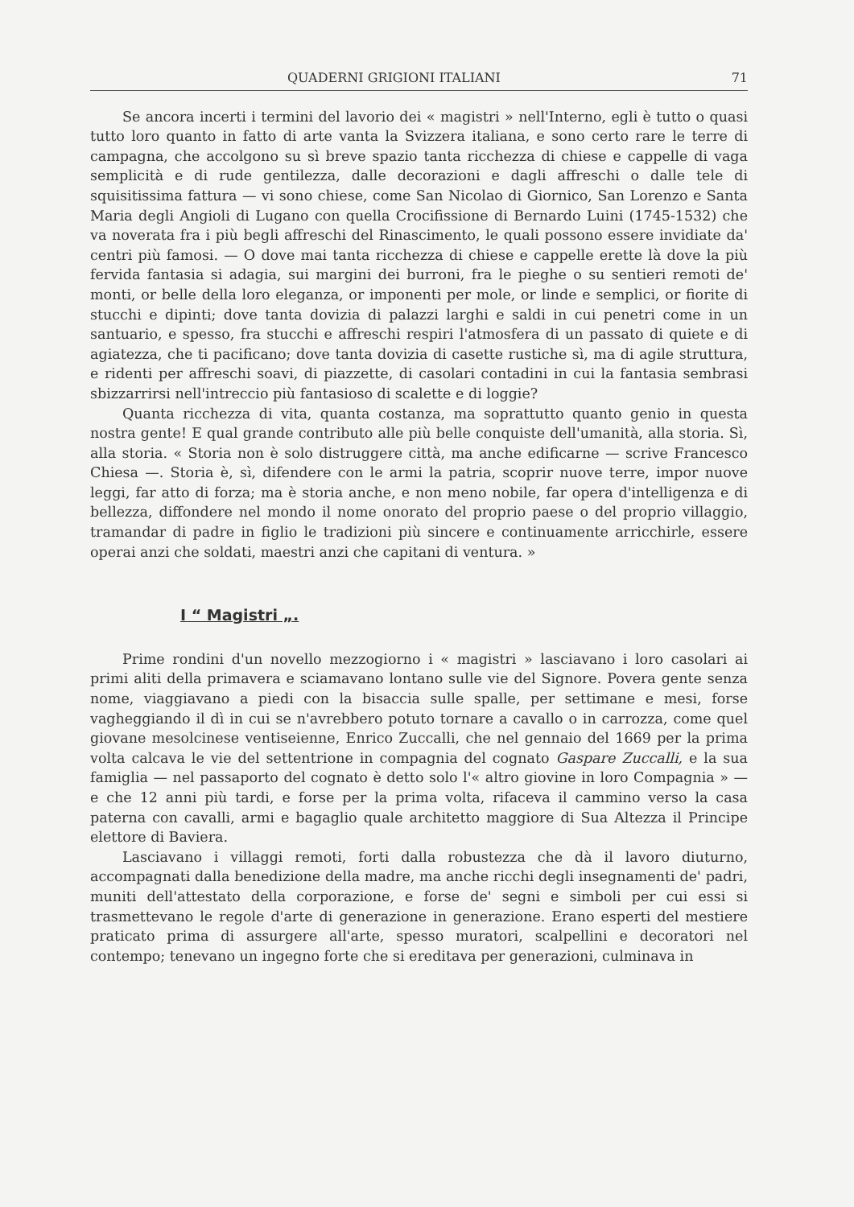QUADERNI GRIGIONI ITALIANI 71
Se ancora incerti i termini del lavorio dei « magistri » nell'Interno, egli è tutto o quasi tutto loro quanto in fatto di arte vanta la Svizzera italiana, e sono certo rare le terre di campagna, che accolgono su sì breve spazio tanta ricchezza di chiese e cappelle di vaga semplicità e di rude gentilezza, dalle decorazioni e dagli affreschi o dalle tele di squisitissima fattura — vi sono chiese, come San Nicolao di Giornico, San Lorenzo e Santa Maria degli Angioli di Lugano con quella Crocifissione di Bernardo Luini (1745-1532) che va noverata fra i più begli affreschi del Rinascimento, le quali possono essere invidiate da' centri più famosi. — O dove mai tanta ricchezza di chiese e cappelle erette là dove la più fervida fantasia si adagia, sui margini dei burroni, fra le pieghe o su sentieri remoti de' monti, or belle della loro eleganza, or imponenti per mole, or linde e semplici, or fiorite di stucchi e dipinti; dove tanta dovizia di palazzi larghi e saldi in cui penetri come in un santuario, e spesso, fra stucchi e affreschi respiri l'atmosfera di un passato di quiete e di agiatezza, che ti pacificano; dove tanta dovizia di casette rustiche sì, ma di agile struttura, e ridenti per affreschi soavi, di piazzette, di casolari contadini in cui la fantasia sembrasi sbizzarrirsi nell'intreccio più fantasioso di scalette e di loggie?
Quanta ricchezza di vita, quanta costanza, ma soprattutto quanto genio in questa nostra gente! E qual grande contributo alle più belle conquiste dell'umanità, alla storia. Sì, alla storia. « Storia non è solo distruggere città, ma anche edificarne — scrive Francesco Chiesa —. Storia è, sì, difendere con le armi la patria, scoprir nuove terre, impor nuove leggi, far atto di forza; ma è storia anche, e non meno nobile, far opera d'intelligenza e di bellezza, diffondere nel mondo il nome onorato del proprio paese o del proprio villaggio, tramandar di padre in figlio le tradizioni più sincere e continuamente arricchirle, essere operai anzi che soldati, maestri anzi che capitani di ventura. »
I “ Magistri „.
Prime rondini d'un novello mezzogiorno i « magistri » lasciavano i loro casolari ai primi aliti della primavera e sciamavano lontano sulle vie del Signore. Povera gente senza nome, viaggiavano a piedi con la bisaccia sulle spalle, per settimane e mesi, forse vagheggiando il dì in cui se n'avrebbero potuto tornare a cavallo o in carrozza, come quel giovane mesolcinese ventiseienne, Enrico Zuccalli, che nel gennaio del 1669 per la prima volta calcava le vie del settentrione in compagnia del cognato Gaspare Zuccalli, e la sua famiglia — nel passaporto del cognato è detto solo l'« altro giovine in loro Compagnia » — e che 12 anni più tardi, e forse per la prima volta, rifaceva il cammino verso la casa paterna con cavalli, armi e bagaglio quale architetto maggiore di Sua Altezza il Principe elettore di Baviera.
Lasciavano i villaggi remoti, forti dalla robustezza che dà il lavoro diuturno, accompagnati dalla benedizione della madre, ma anche ricchi degli insegnamenti de' padri, muniti dell'attestato della corporazione, e forse de' segni e simboli per cui essi si trasmettevano le regole d'arte di generazione in generazione. Erano esperti del mestiere praticato prima di assurgere all'arte, spesso muratori, scalpellini e decoratori nel contempo; tenevano un ingegno forte che si ereditava per generazioni, culminava in